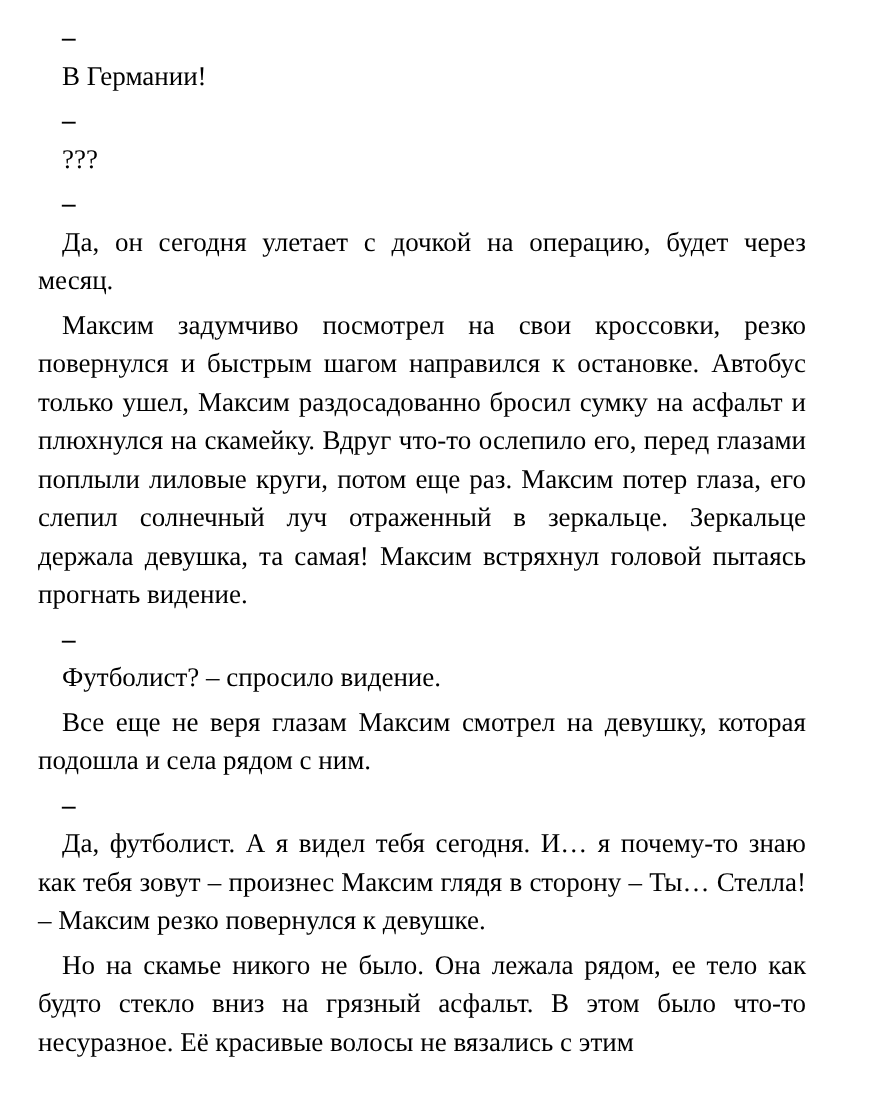–
В Германии!
–
???
–
Да, он сегодня улетает с дочкой на операцию, будет через месяц.
Максим задумчиво посмотрел на свои кроссовки, резко повернулся и быстрым шагом направился к остановке. Автобус только ушел, Максим раздосадованно бросил сумку на асфальт и плюхнулся на скамейку. Вдруг что-то ослепило его, перед глазами поплыли лиловые круги, потом еще раз. Максим потер глаза, его слепил солнечный луч отраженный в зеркальце. Зеркальце держала девушка, та самая! Максим встряхнул головой пытаясь прогнать видение.
–
Футболист? – спросило видение.
Все еще не веря глазам Максим смотрел на девушку, которая подошла и села рядом с ним.
–
Да, футболист. А я видел тебя сегодня. И… я почему-то знаю как тебя зовут – произнес Максим глядя в сторону – Ты… Стелла! – Максим резко повернулся к девушке.
Но на скамье никого не было. Она лежала рядом, ее тело как будто стекло вниз на грязный асфальт. В этом было что-то несуразное. Её красивые волосы не вязались с этим